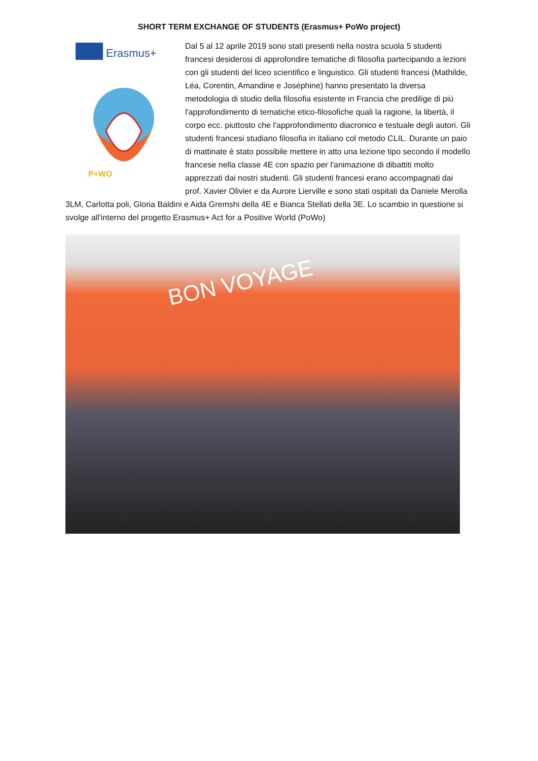SHORT TERM EXCHANGE OF STUDENTS (Erasmus+ PoWo project)
Erasmus+
P+WO
Dal 5 al 12 aprile 2019 sono stati presenti nella nostra scuola 5 studenti francesi desiderosi di approfondire tematiche di filosofia partecipando a lezioni con gli studenti del liceo scientifico e linguistico. Gli studenti francesi (Mathilde, Léa, Corentin, Amandine e Joséphine) hanno presentato la diversa metodologia di studio della filosofia esistente in Francia che predilige di più l'approfondimento di tematiche etico-filosofiche quali la ragione, la libertà, il corpo ecc. piuttosto che l'approfondimento diacronico e testuale degli autori. Gli studenti francesi studiano filosofia in italiano col metodo CLIL. Durante un paio di mattinate è stato possibile mettere in atto una lezione tipo secondo il modello francese nella classe 4E con spazio per l'animazione di dibattiti molto apprezzati dai nostri studenti. Gli studenti francesi erano accompagnati dai prof. Xavier Olivier e da Aurore Lierville e sono stati ospitati da Daniele Merolla 3LM, Carlotta poli, Gloria Baldini e Aida Gremshi della 4E e Bianca Stellati della 3E. Lo scambio in questione si svolge all'interno del progetto Erasmus+ Act for a Positive World (PoWo)
BON VOYAGE